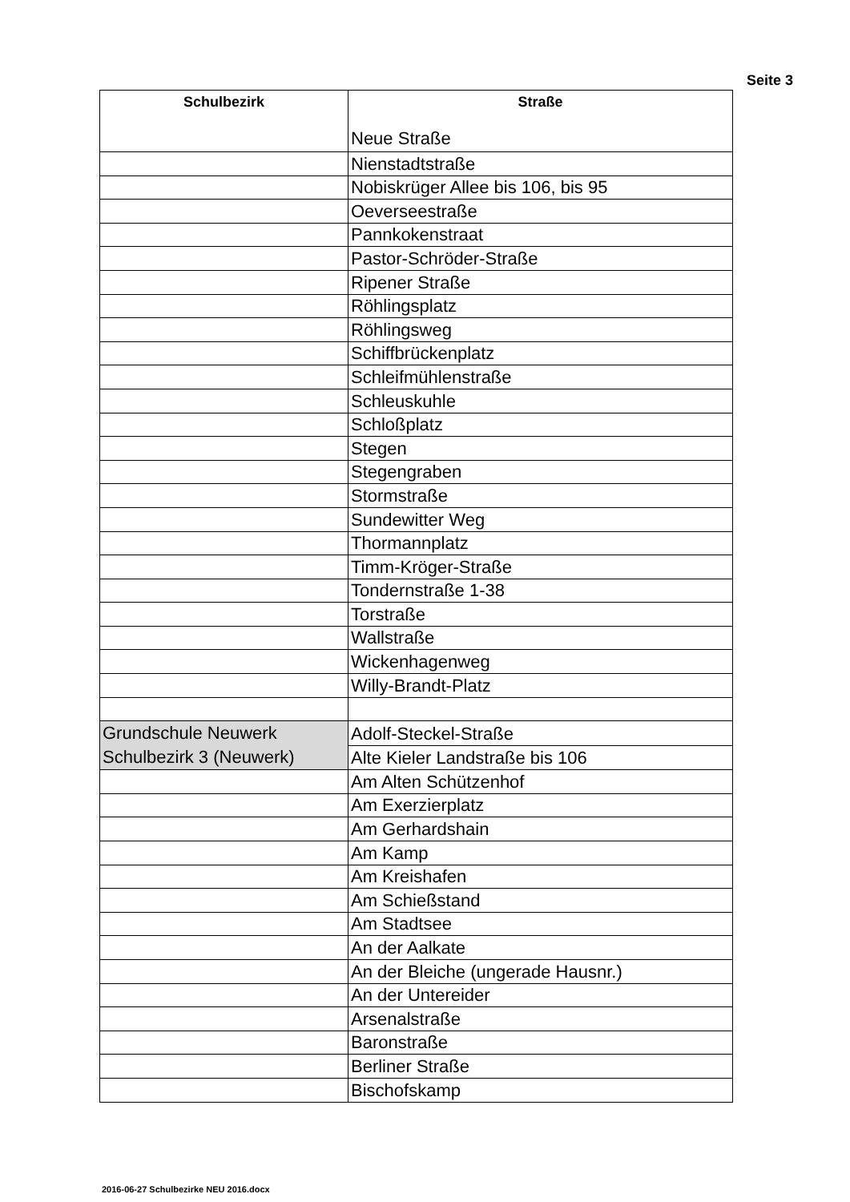Seite 3
| Schulbezirk | Straße Neue Straße |
| --- | --- |
| | Nienstadtstraße |
| | Nobiskrüger Allee bis 106, bis 95 |
| | Oeverseestraße |
| | Pannkokenstraat |
| | Pastor-Schröder-Straße |
| | Ripener Straße |
| | Röhlingsplatz |
| | Röhlingsweg |
| | Schiffbrückenplatz |
| | Schleifmühlenstraße |
| | Schleuskuhle |
| | Schloßplatz |
| | Stegen |
| | Stegengraben |
| | Stormstraße |
| | Sundewitter Weg |
| | Thormannplatz |
| | Timm-Kröger-Straße |
| | Tondernstraße 1-38 |
| | Torstraße |
| | Wallstraße |
| | Wickenhagenweg |
| | Willy-Brandt-Platz |
| Grundschule Neuwerk Schulbezirk 3 (Neuwerk) | Adolf-Steckel-Straße |
| | Alte Kieler Landstraße bis 106 |
| | Am Alten Schützenhof |
| | Am Exerzierplatz |
| | Am Gerhardshain |
| | Am Kamp |
| | Am Kreishafen |
| | Am Schießstand |
| | Am Stadtsee |
| | An der Aalkate |
| | An der Bleiche (ungerade Hausnr.) |
| | An der Untereider |
| | Arsenalstraße |
| | Baronstraße |
| | Berliner Straße |
| | Bischofskamp |
2016-06-27 Schulbezirke NEU 2016.docx